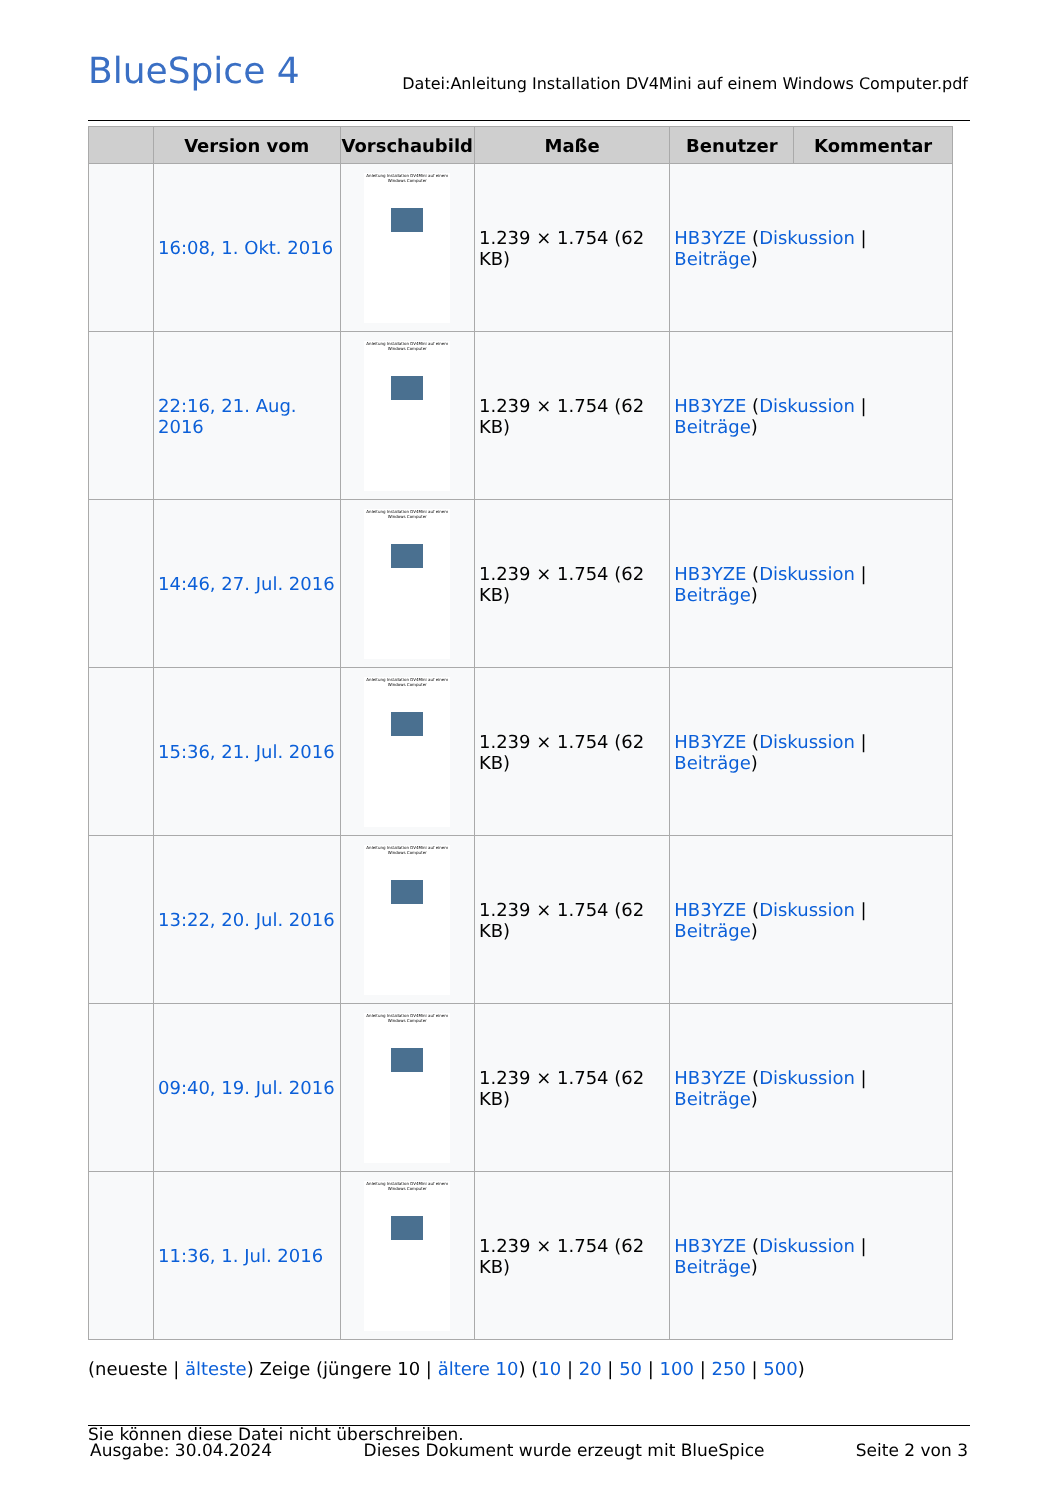BlueSpice 4
Datei:Anleitung Installation DV4Mini auf einem Windows Computer.pdf
| | Version vom | Vorschaubild | Maße | Benutzer | Kommentar |
| --- | --- | --- | --- | --- | --- |
| | 16:08, 1. Okt. 2016 | Anleitung Installation DV4Mini auf einem Windows Computer | 1.239 × 1.754 (62 KB) | HB3YZE ( Diskussion / Beiträge ) | |
| | 22:16, 21. Aug. 2016 | Anleitung Installation DV4Mini auf einem Windows Computer | 1.239 × 1.754 (62 KB) | HB3YZE ( Diskussion / Beiträge ) | |
| | 14:46, 27. Jul. 2016 | Anleitung Installation DV4Mini auf einem Windows Computer | 1.239 × 1.754 (62 KB) | HB3YZE ( Diskussion / Beiträge ) | |
| | 15:36, 21. Jul. 2016 | Anleitung Installation DV4Mini auf einem Windows Computer | 1.239 × 1.754 (62 KB) | HB3YZE ( Diskussion / Beiträge ) | |
| | 13:22, 20. Jul. 2016 | Anleitung Installation DV4Mini auf einem Windows Computer | 1.239 × 1.754 (62 KB) | HB3YZE ( Diskussion / Beiträge ) | |
| | 09:40, 19. Jul. 2016 | Anleitung Installation DV4Mini auf einem Windows Computer | 1.239 × 1.754 (62 KB) | HB3YZE ( Diskussion / Beiträge ) | |
| | 11:36, 1. Jul. 2016 | Anleitung Installation DV4Mini auf einem Windows Computer | 1.239 × 1.754 (62 KB) | HB3YZE ( Diskussion / Beiträge ) | |
(neueste | älteste) Zeige (jüngere 10 | ältere 10) (10 | 20 | 50 | 100 | 250 | 500)
Sie können diese Datei nicht überschreiben.
Ausgabe: 30.04.2024 Dieses Dokument wurde erzeugt mit BlueSpice Seite 2 von 3